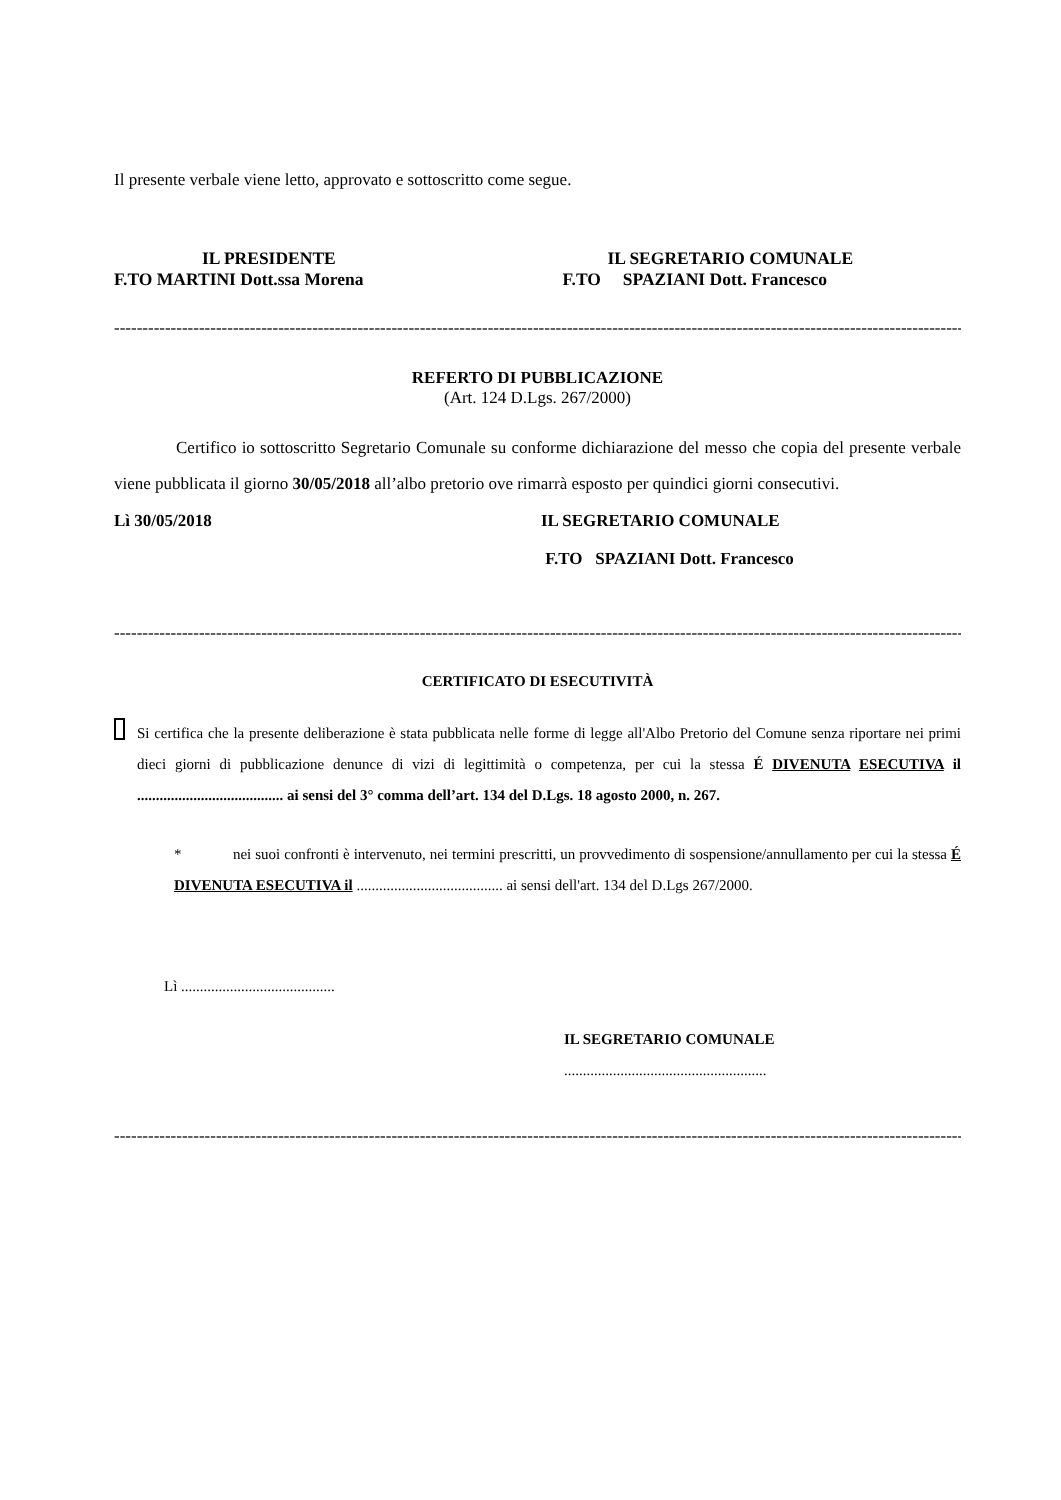Il presente verbale viene letto, approvato e sottoscritto come segue.
IL PRESIDENTE
F.TO MARTINI Dott.ssa Morena
IL SEGRETARIO COMUNALE
F.TO SPAZIANI Dott. Francesco
------------------------------------------------------------------------------------------------------------------------------------------------------------
REFERTO DI PUBBLICAZIONE
(Art. 124 D.Lgs. 267/2000)
Certifico io sottoscritto Segretario Comunale su conforme dichiarazione del messo che copia del presente verbale viene pubblicata il giorno 30/05/2018 all’albo pretorio ove rimarrà esposto per quindici giorni consecutivi.
Lì 30/05/2018 IL SEGRETARIO COMUNALE
F.TO SPAZIANI Dott. Francesco
------------------------------------------------------------------------------------------------------------------------------------------------------------
CERTIFICATO DI ESECUTIVITÀ
Si certifica che la presente deliberazione è stata pubblicata nelle forme di legge all'Albo Pretorio del Comune senza riportare nei primi dieci giorni di pubblicazione denunce di vizi di legittimità o competenza, per cui la stessa É DIVENUTA ESECUTIVA il ....................................... ai sensi del 3° comma dell’art. 134 del D.Lgs. 18 agosto 2000, n. 267.
* nei suoi confronti è intervenuto, nei termini prescritti, un provvedimento di sospensione/annullamento per cui la stessa É DIVENUTA ESECUTIVA il ....................................... ai sensi dell'art. 134 del D.Lgs 267/2000.
Lì .........................................
IL SEGRETARIO COMUNALE
......................................................
------------------------------------------------------------------------------------------------------------------------------------------------------------